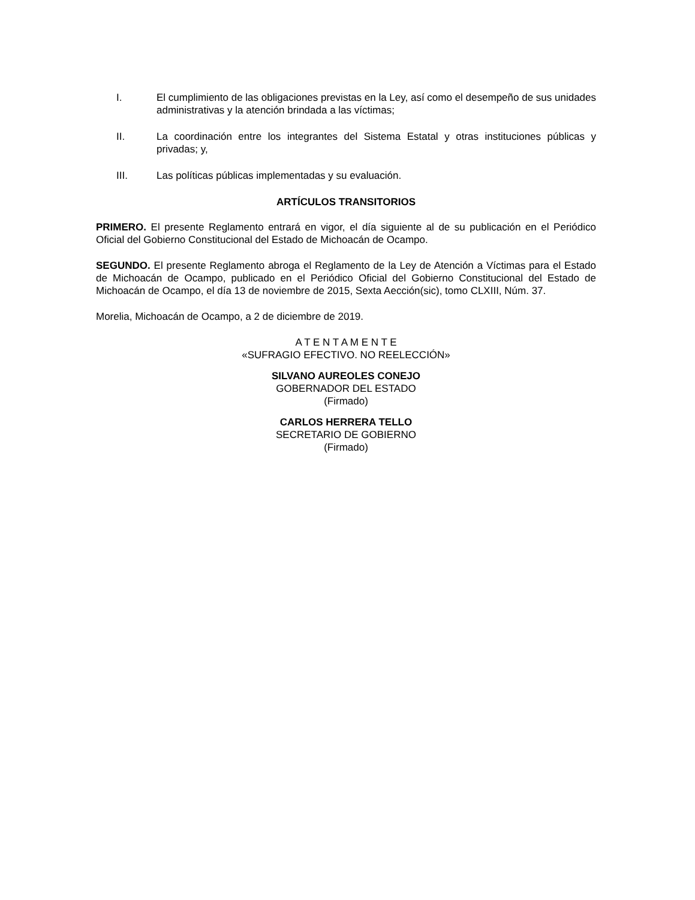I. El cumplimiento de las obligaciones previstas en la Ley, así como el desempeño de sus unidades administrativas y la atención brindada a las víctimas;
II. La coordinación entre los integrantes del Sistema Estatal y otras instituciones públicas y privadas; y,
III. Las políticas públicas implementadas y su evaluación.
ARTÍCULOS TRANSITORIOS
PRIMERO. El presente Reglamento entrará en vigor, el día siguiente al de su publicación en el Periódico Oficial del Gobierno Constitucional del Estado de Michoacán de Ocampo.
SEGUNDO. El presente Reglamento abroga el Reglamento de la Ley de Atención a Víctimas para el Estado de Michoacán de Ocampo, publicado en el Periódico Oficial del Gobierno Constitucional del Estado de Michoacán de Ocampo, el día 13 de noviembre de 2015, Sexta Aección(sic), tomo CLXIII, Núm. 37.
Morelia, Michoacán de Ocampo, a 2 de diciembre de 2019.
A T E N T A M E N T E
«SUFRAGIO EFECTIVO. NO REELECCIÓN»
SILVANO AUREOLES CONEJO
GOBERNADOR DEL ESTADO
(Firmado)
CARLOS HERRERA TELLO
SECRETARIO DE GOBIERNO
(Firmado)